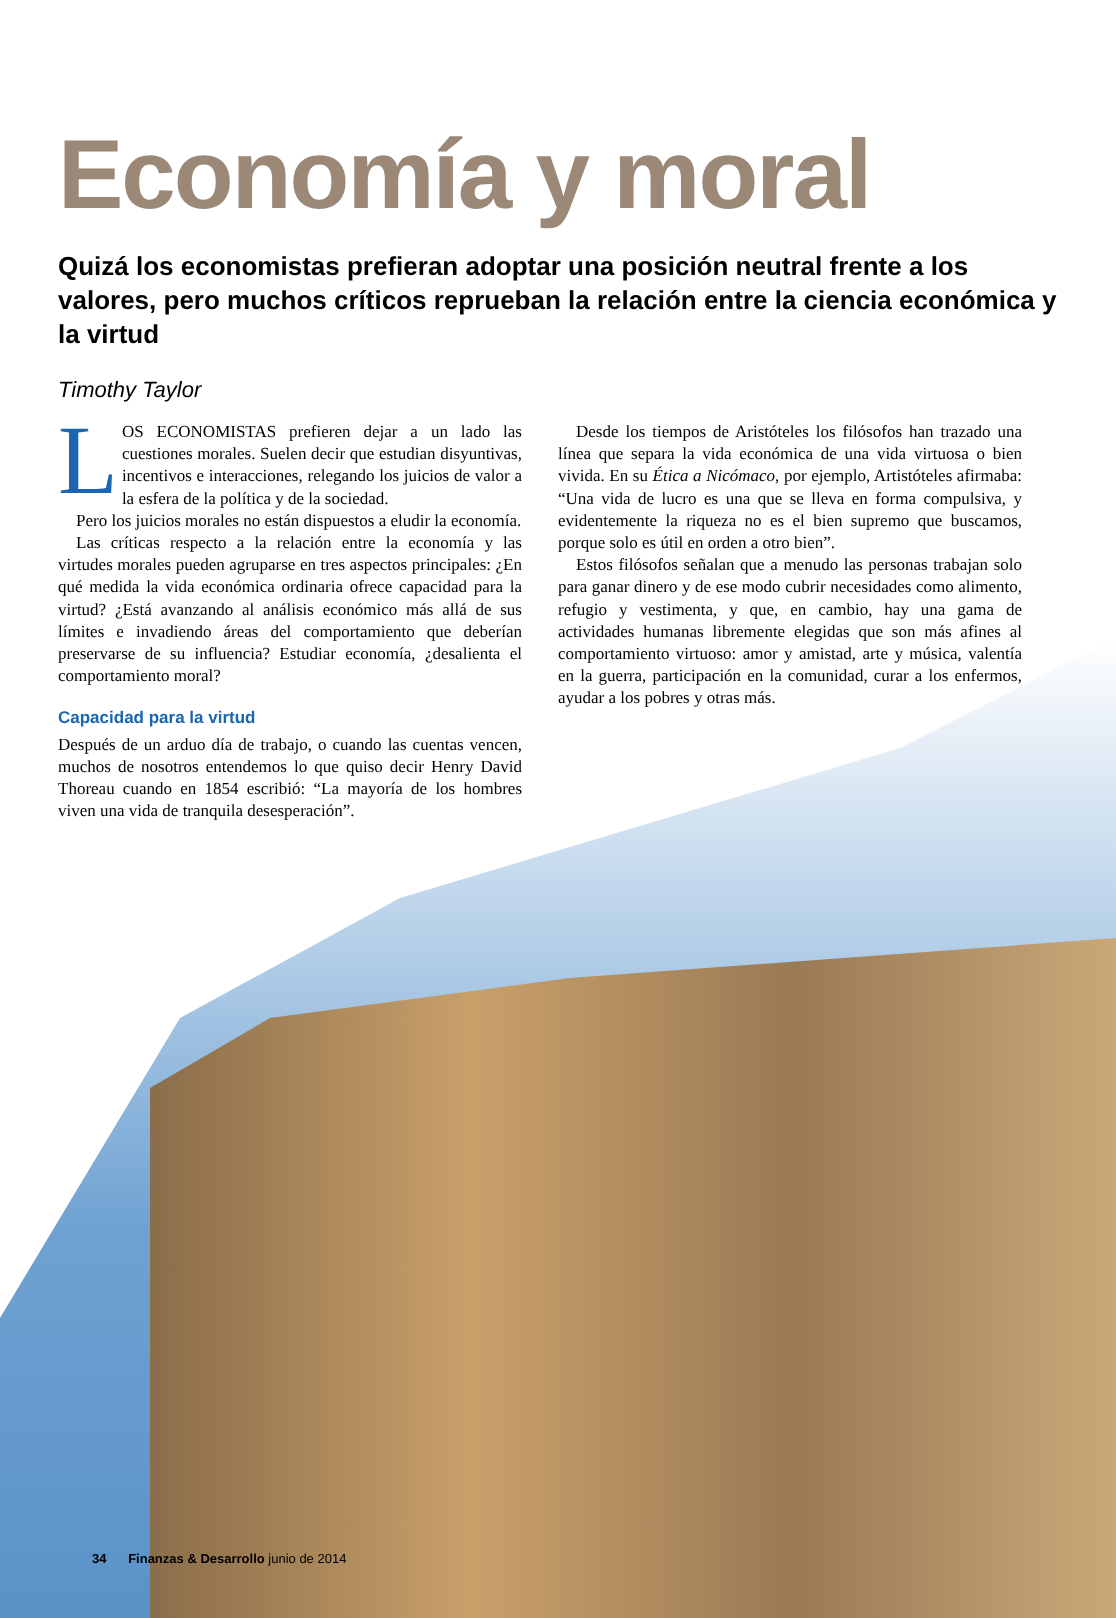Economía y moral
Quizá los economistas prefieran adoptar una posición neutral frente a los valores, pero muchos críticos reprueban la relación entre la ciencia económica y la virtud
Timothy Taylor
LOS ECONOMISTAS prefieren dejar a un lado las cuestiones morales. Suelen decir que estudian disyuntivas, incentivos e interacciones, relegando los juicios de valor a la esfera de la política y de la sociedad.
Pero los juicios morales no están dispuestos a eludir la economía.
Las críticas respecto a la relación entre la economía y las virtudes morales pueden agruparse en tres aspectos principales: ¿En qué medida la vida económica ordinaria ofrece capacidad para la virtud? ¿Está avanzando al análisis económico más allá de sus límites e invadiendo áreas del comportamiento que deberían preservarse de su influencia? Estudiar economía, ¿desalienta el comportamiento moral?
Capacidad para la virtud
Después de un arduo día de trabajo, o cuando las cuentas vencen, muchos de nosotros entendemos lo que quiso decir Henry David Thoreau cuando en 1854 escribió: “La mayoría de los hombres viven una vida de tranquila desesperación”.
Desde los tiempos de Aristóteles los filósofos han trazado una línea que separa la vida económica de una vida virtuosa o bien vivida. En su Ética a Nicómaco, por ejemplo, Artistóteles afirmaba: “Una vida de lucro es una que se lleva en forma compulsiva, y evidentemente la riqueza no es el bien supremo que buscamos, porque solo es útil en orden a otro bien”.
Estos filósofos señalan que a menudo las personas trabajan solo para ganar dinero y de ese modo cubrir necesidades como alimento, refugio y vestimenta, y que, en cambio, hay una gama de actividades humanas libremente elegidas que son más afines al comportamiento virtuoso: amor y amistad, arte y música, valentía en la guerra, participación en la comunidad, curar a los enfermos, ayudar a los pobres y otras más.
34 Finanzas & Desarrollo junio de 2014